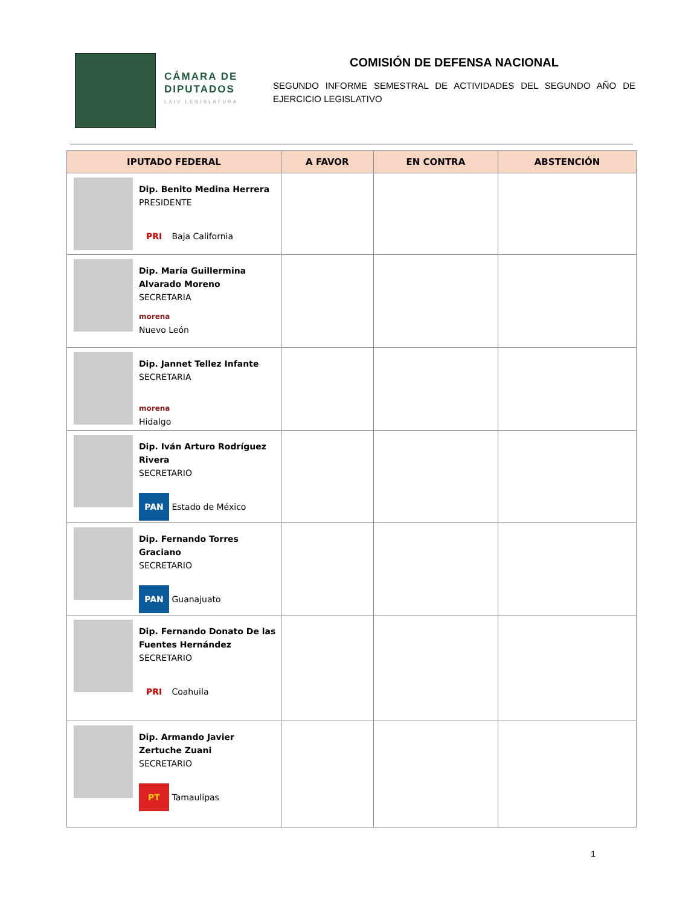CÁMARA DE DIPUTADOS
LXIV LEGISLATURA
COMISIÓN DE DEFENSA NACIONAL
SEGUNDO INFORME SEMESTRAL DE ACTIVIDADES DEL SEGUNDO AÑO DE EJERCICIO LEGISLATIVO
| IPUTADO FEDERAL | A FAVOR | EN CONTRA | ABSTENCIÓN |
| --- | --- | --- | --- |
| Dip. Benito Medina Herrera PRESIDENTE PRI Baja California | | | |
| Dip. María Guillermina Alvarado Moreno SECRETARIA morena Nuevo León | | | |
| Dip. Jannet Tellez Infante SECRETARIA morena Hidalgo | | | |
| Dip. Iván Arturo Rodríguez Rivera SECRETARIO PAN Estado de México | | | |
| Dip. Fernando Torres Graciano SECRETARIO PAN Guanajuato | | | |
| Dip. Fernando Donato De las Fuentes Hernández SECRETARIO PRI Coahuila | | | |
| Dip. Armando Javier Zertuche Zuani SECRETARIO PT Tamaulipas | | | |
1